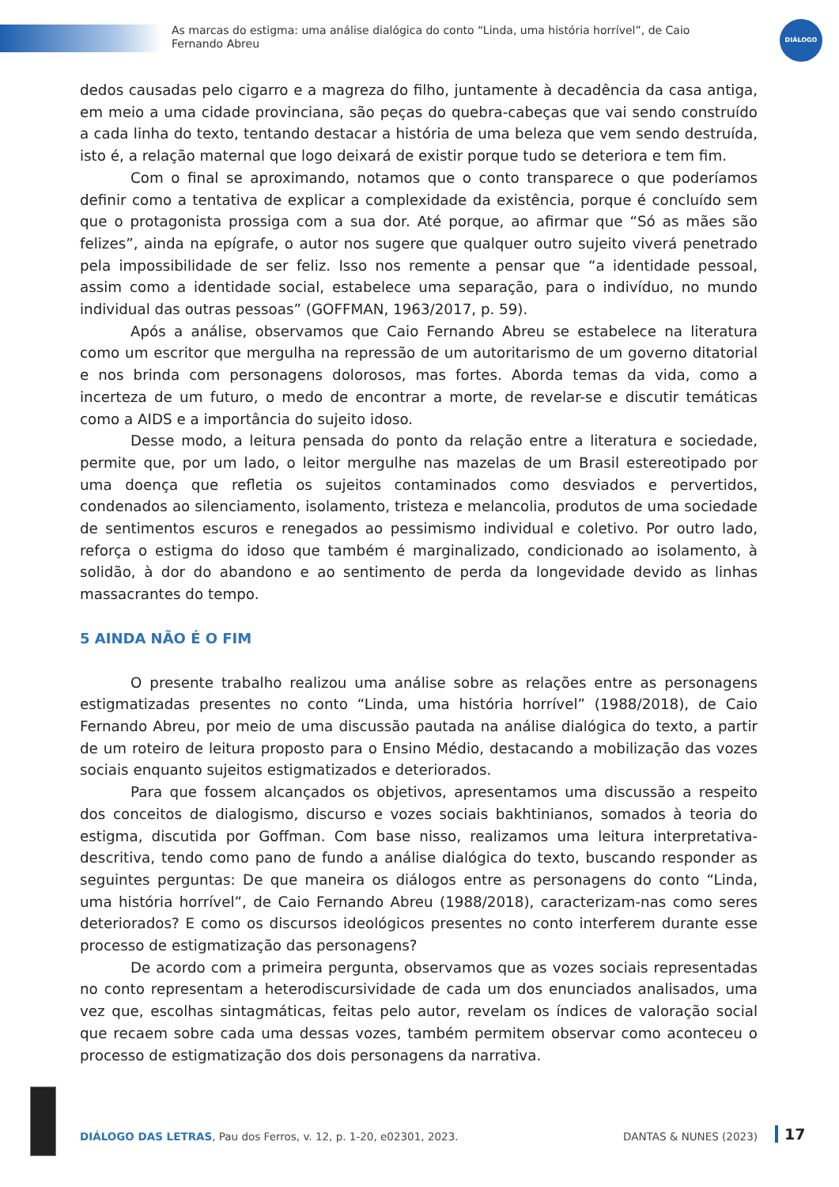As marcas do estigma: uma análise dialógica do conto “Linda, uma história horrível”, de Caio Fernando Abreu
DIÁLOGO
dedos causadas pelo cigarro e a magreza do filho, juntamente à decadência da casa antiga, em meio a uma cidade provinciana, são peças do quebra-cabeças que vai sendo construído a cada linha do texto, tentando destacar a história de uma beleza que vem sendo destruída, isto é, a relação maternal que logo deixará de existir porque tudo se deteriora e tem fim.
Com o final se aproximando, notamos que o conto transparece o que poderíamos definir como a tentativa de explicar a complexidade da existência, porque é concluído sem que o protagonista prossiga com a sua dor. Até porque, ao afirmar que “Só as mães são felizes”, ainda na epígrafe, o autor nos sugere que qualquer outro sujeito viverá penetrado pela impossibilidade de ser feliz. Isso nos remente a pensar que “a identidade pessoal, assim como a identidade social, estabelece uma separação, para o indivíduo, no mundo individual das outras pessoas” (GOFFMAN, 1963/2017, p. 59).
Após a análise, observamos que Caio Fernando Abreu se estabelece na literatura como um escritor que mergulha na repressão de um autoritarismo de um governo ditatorial e nos brinda com personagens dolorosos, mas fortes. Aborda temas da vida, como a incerteza de um futuro, o medo de encontrar a morte, de revelar-se e discutir temáticas como a AIDS e a importância do sujeito idoso.
Desse modo, a leitura pensada do ponto da relação entre a literatura e sociedade, permite que, por um lado, o leitor mergulhe nas mazelas de um Brasil estereotipado por uma doença que refletia os sujeitos contaminados como desviados e pervertidos, condenados ao silenciamento, isolamento, tristeza e melancolia, produtos de uma sociedade de sentimentos escuros e renegados ao pessimismo individual e coletivo. Por outro lado, reforça o estigma do idoso que também é marginalizado, condicionado ao isolamento, à solidão, à dor do abandono e ao sentimento de perda da longevidade devido as linhas massacrantes do tempo.
5 AINDA NÃO É O FIM
O presente trabalho realizou uma análise sobre as relações entre as personagens estigmatizadas presentes no conto “Linda, uma história horrível” (1988/2018), de Caio Fernando Abreu, por meio de uma discussão pautada na análise dialógica do texto, a partir de um roteiro de leitura proposto para o Ensino Médio, destacando a mobilização das vozes sociais enquanto sujeitos estigmatizados e deteriorados.
Para que fossem alcançados os objetivos, apresentamos uma discussão a respeito dos conceitos de dialogismo, discurso e vozes sociais bakhtinianos, somados à teoria do estigma, discutida por Goffman. Com base nisso, realizamos uma leitura interpretativa-descritiva, tendo como pano de fundo a análise dialógica do texto, buscando responder as seguintes perguntas: De que maneira os diálogos entre as personagens do conto “Linda, uma história horrível”, de Caio Fernando Abreu (1988/2018), caracterizam-nas como seres deteriorados? E como os discursos ideológicos presentes no conto interferem durante esse processo de estigmatização das personagens?
De acordo com a primeira pergunta, observamos que as vozes sociais representadas no conto representam a heterodiscursividade de cada um dos enunciados analisados, uma vez que, escolhas sintagmáticas, feitas pelo autor, revelam os índices de valoração social que recaem sobre cada uma dessas vozes, também permitem observar como aconteceu o processo de estigmatização dos dois personagens da narrativa.
DIÁLOGO DAS LETRAS, Pau dos Ferros, v. 12, p. 1-20, e02301, 2023. DANTAS & NUNES (2023) 17